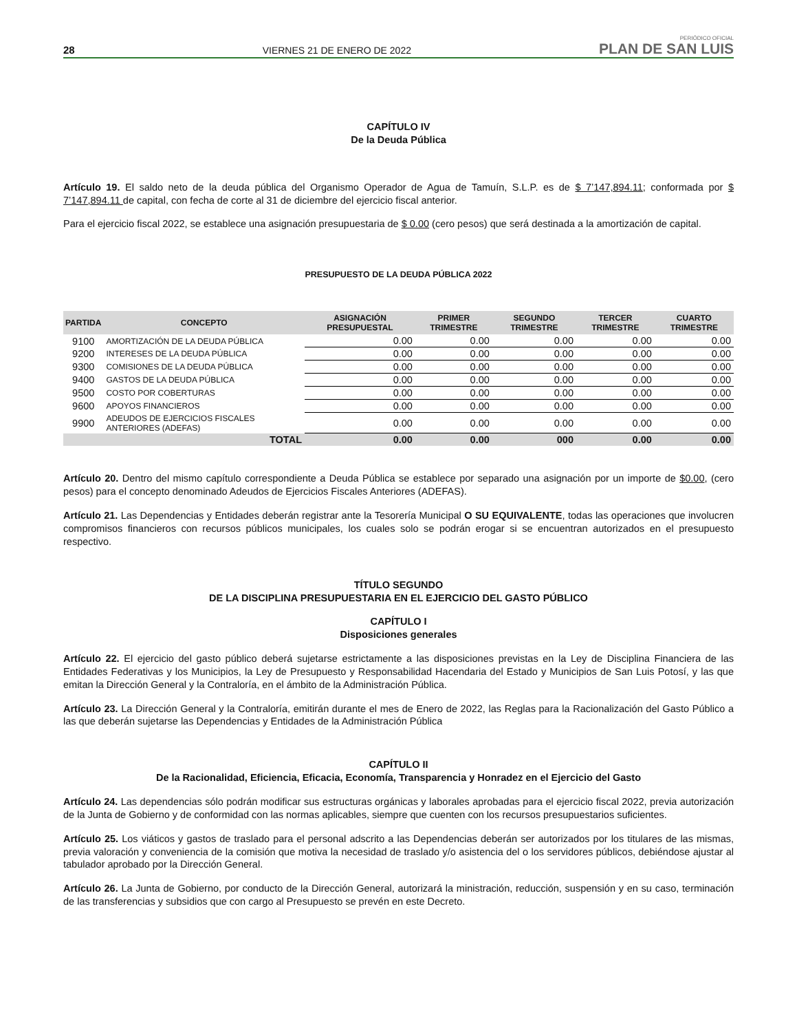28 VIERNES 21 DE ENERO DE 2022 PERIÓDICO OFICIAL
PLAN DE SAN LUIS
CAPÍTULO IV
De la Deuda Pública
Artículo 19. El saldo neto de la deuda pública del Organismo Operador de Agua de Tamuín, S.L.P. es de $ 7’147,894.11; conformada por $ 7’147,894.11 de capital, con fecha de corte al 31 de diciembre del ejercicio fiscal anterior.
Para el ejercicio fiscal 2022, se establece una asignación presupuestaria de $ 0.00 (cero pesos) que será destinada a la amortización de capital.
PRESUPUESTO DE LA DEUDA PÚBLICA 2022
| PARTIDA | CONCEPTO | ASIGNACIÓN PRESUPUESTAL | PRIMER TRIMESTRE | SEGUNDO TRIMESTRE | TERCER TRIMESTRE | CUARTO TRIMESTRE |
| --- | --- | --- | --- | --- | --- | --- |
| 9100 | AMORTIZACIÓN DE LA DEUDA PÚBLICA | 0.00 | 0.00 | 0.00 | 0.00 | 0.00 |
| 9200 | INTERESES DE LA DEUDA PÚBLICA | 0.00 | 0.00 | 0.00 | 0.00 | 0.00 |
| 9300 | COMISIONES DE LA DEUDA PÚBLICA | 0.00 | 0.00 | 0.00 | 0.00 | 0.00 |
| 9400 | GASTOS DE LA DEUDA PÚBLICA | 0.00 | 0.00 | 0.00 | 0.00 | 0.00 |
| 9500 | COSTO POR COBERTURAS | 0.00 | 0.00 | 0.00 | 0.00 | 0.00 |
| 9600 | APOYOS FINANCIEROS | 0.00 | 0.00 | 0.00 | 0.00 | 0.00 |
| 9900 | ADEUDOS DE EJERCICIOS FISCALES ANTERIORES (ADEFAS) | 0.00 | 0.00 | 0.00 | 0.00 | 0.00 |
| | TOTAL | 0.00 | 0.00 | 000 | 0.00 | 0.00 |
Artículo 20. Dentro del mismo capítulo correspondiente a Deuda Pública se establece por separado una asignación por un importe de $0.00, (cero pesos) para el concepto denominado Adeudos de Ejercicios Fiscales Anteriores (ADEFAS).
Artículo 21. Las Dependencias y Entidades deberán registrar ante la Tesorería Municipal O SU EQUIVALENTE, todas las operaciones que involucren compromisos financieros con recursos públicos municipales, los cuales solo se podrán erogar si se encuentran autorizados en el presupuesto respectivo.
TÍTULO SEGUNDO
DE LA DISCIPLINA PRESUPUESTARIA EN EL EJERCICIO DEL GASTO PÚBLICO
CAPÍTULO I
Disposiciones generales
Artículo 22. El ejercicio del gasto público deberá sujetarse estrictamente a las disposiciones previstas en la Ley de Disciplina Financiera de las Entidades Federativas y los Municipios, la Ley de Presupuesto y Responsabilidad Hacendaria del Estado y Municipios de San Luis Potosí, y las que emitan la Dirección General y la Contraloría, en el ámbito de la Administración Pública.
Artículo 23. La Dirección General y la Contraloría, emitirán durante el mes de Enero de 2022, las Reglas para la Racionalización del Gasto Público a las que deberán sujetarse las Dependencias y Entidades de la Administración Pública
CAPÍTULO II
De la Racionalidad, Eficiencia, Eficacia, Economía, Transparencia y Honradez en el Ejercicio del Gasto
Artículo 24. Las dependencias sólo podrán modificar sus estructuras orgánicas y laborales aprobadas para el ejercicio fiscal 2022, previa autorización de la Junta de Gobierno y de conformidad con las normas aplicables, siempre que cuenten con los recursos presupuestarios suficientes.
Artículo 25. Los viáticos y gastos de traslado para el personal adscrito a las Dependencias deberán ser autorizados por los titulares de las mismas, previa valoración y conveniencia de la comisión que motiva la necesidad de traslado y/o asistencia del o los servidores públicos, debiéndose ajustar al tabulador aprobado por la Dirección General.
Artículo 26. La Junta de Gobierno, por conducto de la Dirección General, autorizará la ministración, reducción, suspensión y en su caso, terminación de las transferencias y subsidios que con cargo al Presupuesto se prevén en este Decreto.